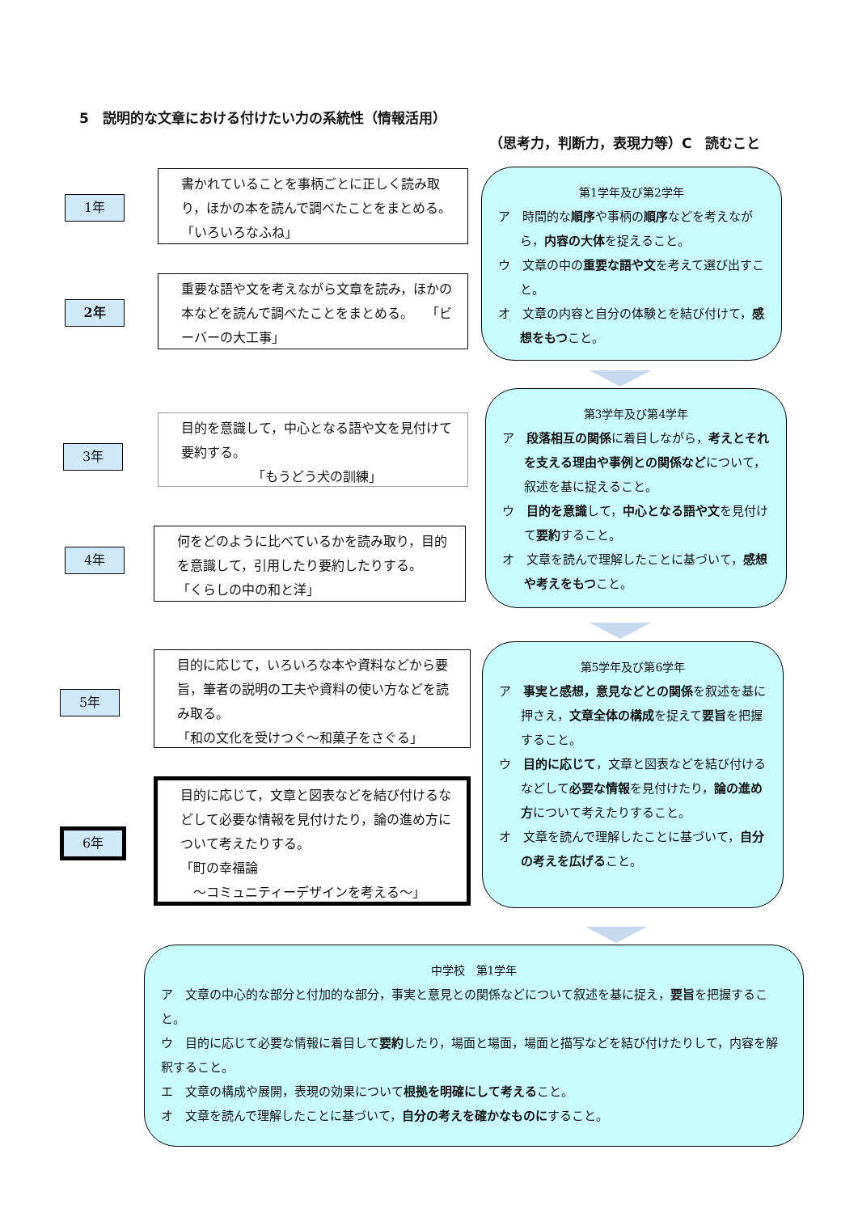5　説明的な文章における付けたい力の系統性（情報活用）
（思考力，判断力，表現力等）C　読むこと
1年
書かれていることを事柄ごとに正しく読み取り，ほかの本を読んで調べたことをまとめる。　　　「いろいろなふね」
2年
重要な語や文を考えながら文章を読み，ほかの本などを読んで調べたことをまとめる。　　「ビーバーの大工事」
3年
目的を意識して，中心となる語や文を見付けて要約する。
　　　　　　「もうどう犬の訓練」
4年
何をどのように比べているかを読み取り，目的を意識して，引用したり要約したりする。　　　「くらしの中の和と洋」
5年
目的に応じて，いろいろな本や資料などから要旨，筆者の説明の工夫や資料の使い方などを読み取る。
「和の文化を受けつぐ～和菓子をさぐる」
6年
目的に応じて，文章と図表などを結び付けるなどして必要な情報を見付けたり，論の進め方について考えたりする。
「町の幸福論
　～コミュニティーデザインを考える～」
第1学年及び第2学年
ア　時間的な順序や事柄の順序などを考えながら，内容の大体を捉えること。
ウ　文章の中の重要な語や文を考えて選び出すこと。
オ　文章の内容と自分の体験とを結び付けて，感想をもつこと。
第3学年及び第4学年
ア　段落相互の関係に着目しながら，考えとそれを支える理由や事例との関係などについて，叙述を基に捉えること。
ウ　目的を意識して，中心となる語や文を見付けて要約すること。
オ　文章を読んで理解したことに基づいて，感想や考えをもつこと。
第5学年及び第6学年
ア　事実と感想，意見などとの関係を叙述を基に押さえ，文章全体の構成を捉えて要旨を把握すること。
ウ　目的に応じて，文章と図表などを結び付けるなどして必要な情報を見付けたり，論の進め方について考えたりすること。
オ　文章を読んで理解したことに基づいて，自分の考えを広げること。
中学校　第1学年
ア　文章の中心的な部分と付加的な部分，事実と意見との関係などについて叙述を基に捉え，要旨を把握すること。
ウ　目的に応じて必要な情報に着目して要約したり，場面と場面，場面と描写などを結び付けたりして，内容を解釈すること。
エ　文章の構成や展開，表現の効果について根拠を明確にして考えること。
オ　文章を読んで理解したことに基づいて，自分の考えを確かなものにすること。